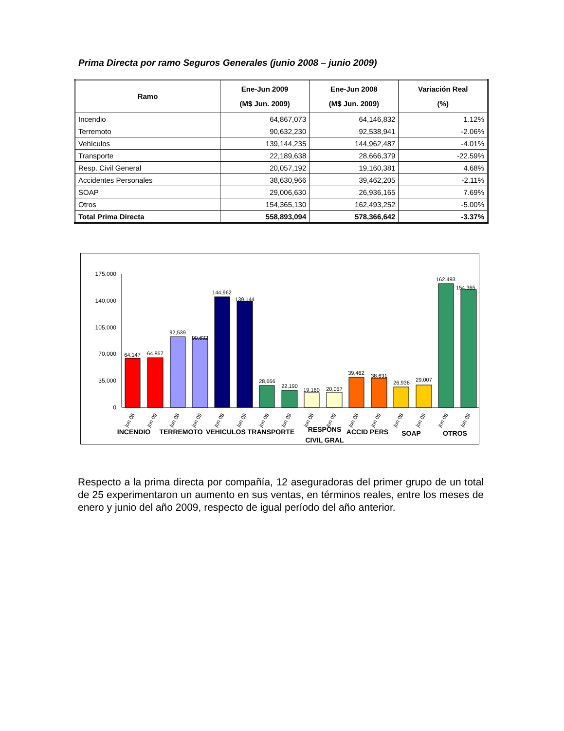Prima Directa por ramo Seguros Generales (junio 2008 – junio 2009)
| Ramo | Ene-Jun 2009 (M$ Jun. 2009) | Ene-Jun 2008 (M$ Jun. 2009) | Variación Real (%) |
| --- | --- | --- | --- |
| Incendio | 64,867,073 | 64,146,832 | 1.12% |
| Terremoto | 90,632,230 | 92,538,941 | -2.06% |
| Vehículos | 139,144,235 | 144,962,487 | -4.01% |
| Transporte | 22,189,638 | 28,666,379 | -22.59% |
| Resp. Civil General | 20,057,192 | 19,160,381 | 4.68% |
| Accidentes Personales | 38,630,966 | 39,462,205 | -2.11% |
| SOAP | 29,006,630 | 26,936,165 | 7.69% |
| Otros | 154,365,130 | 162,493,252 | -5.00% |
| Total Prima Directa | 558,893,094 | 578,366,642 | -3.37% |
175,000
140,000
105,000
70,000
35,000
0
64,147
64,867
92,539
90,632
144,962
139,144
28,666
22,190
19,160
20,057
39,462
38,631
26,936
29,007
162,493
154,365
jun 08
jun 09
jun 08
jun 09
jun 08
jun 09
jun 08
jun 09
jun 08
jun 09
jun 08
jun 09
jun 08
jun 09
jun 08
jun 09
INCENDIO
TERREMOTO
VEHICULOS
TRANSPORTE
RESPONS
CIVIL GRAL
ACCID PERS
SOAP
OTROS
Respecto a la prima directa por compañía, 12 aseguradoras del primer grupo de un total de 25 experimentaron un aumento en sus ventas, en términos reales, entre los meses de enero y junio del año 2009, respecto de igual período del año anterior.